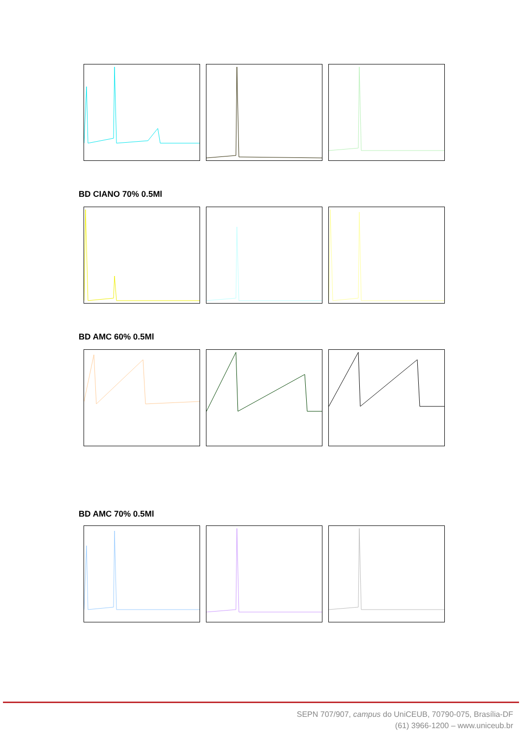BD CIANO 70% 0.5Ml
BD AMC 60% 0.5Ml
BD AMC 70% 0.5Ml
SEPN 707/907, campus do UniCEUB, 70790-075, Brasília-DF
(61) 3966-1200 – www.uniceub.br